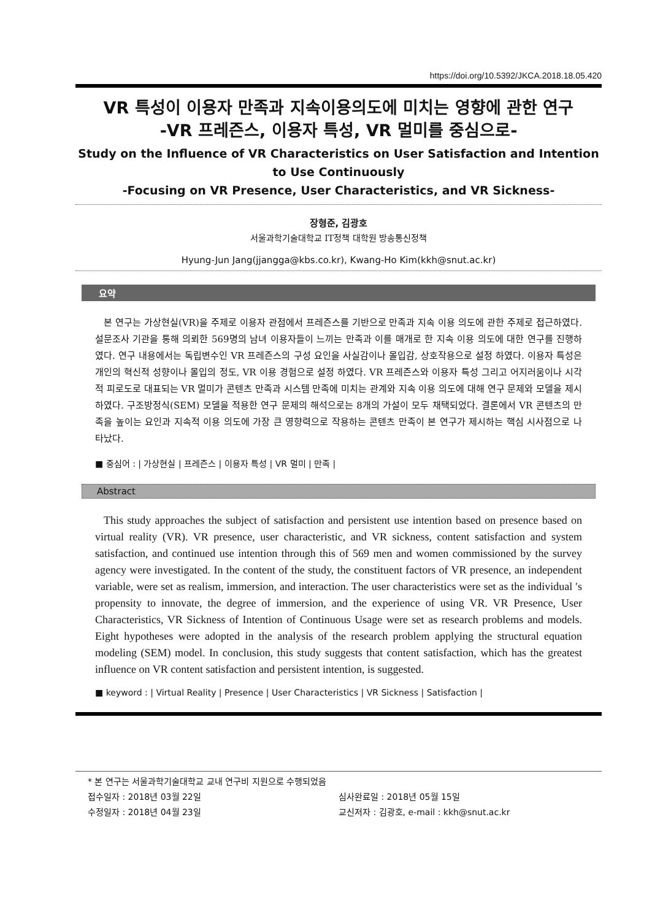https://doi.org/10.5392/JKCA.2018.18.05.420
VR 특성이 이용자 만족과 지속이용의도에 미치는 영향에 관한 연구
-VR 프레즌스, 이용자 특성, VR 멀미를 중심으로-
Study on the Influence of VR Characteristics on User Satisfaction and Intention to Use Continuously
-Focusing on VR Presence, User Characteristics, and VR Sickness-
장형준, 김광호
서울과학기술대학교 IT정책 대학원 방송통신정책
Hyung-Jun Jang(jjangga@kbs.co.kr), Kwang-Ho Kim(kkh@snut.ac.kr)
요약
본 연구는 가상현실(VR)을 주제로 이용자 관점에서 프레즌스를 기반으로 만족과 지속 이용 의도에 관한 주제로 접근하였다. 설문조사 기관을 통해 의뢰한 569명의 남녀 이용자들이 느끼는 만족과 이를 매개로 한 지속 이용 의도에 대한 연구를 진행하였다. 연구 내용에서는 독립변수인 VR 프레즌스의 구성 요인을 사실감이나 몰입감, 상호작용으로 설정 하였다. 이용자 특성은 개인의 혁신적 성향이나 몰입의 정도, VR 이용 경험으로 설정 하였다. VR 프레즌스와 이용자 특성 그리고 어지러움이나 시각적 피로도로 대표되는 VR 멀미가 콘텐츠 만족과 시스템 만족에 미치는 관계와 지속 이용 의도에 대해 연구 문제와 모델을 제시하였다. 구조방정식(SEM) 모델을 적용한 연구 문제의 해석으로는 8개의 가설이 모두 채택되었다. 결론에서 VR 콘텐츠의 만족을 높이는 요인과 지속적 이용 의도에 가장 큰 영향력으로 작용하는 콘텐츠 만족이 본 연구가 제시하는 핵심 시사점으로 나타났다.
■ 중심어 : | 가상현실 | 프레즌스 | 이용자 특성 | VR 멀미 | 만족 |
Abstract
This study approaches the subject of satisfaction and persistent use intention based on presence based on virtual reality (VR). VR presence, user characteristic, and VR sickness, content satisfaction and system satisfaction, and continued use intention through this of 569 men and women commissioned by the survey agency were investigated. In the content of the study, the constituent factors of VR presence, an independent variable, were set as realism, immersion, and interaction. The user characteristics were set as the individual ′s propensity to innovate, the degree of immersion, and the experience of using VR. VR Presence, User Characteristics, VR Sickness of Intention of Continuous Usage were set as research problems and models. Eight hypotheses were adopted in the analysis of the research problem applying the structural equation modeling (SEM) model. In conclusion, this study suggests that content satisfaction, which has the greatest influence on VR content satisfaction and persistent intention, is suggested.
■ keyword : | Virtual Reality | Presence | User Characteristics | VR Sickness | Satisfaction |
* 본 연구는 서울과학기술대학교 교내 연구비 지원으로 수행되었음
접수일자 : 2018년 03월 22일 심사완료일 : 2018년 05월 15일
수정일자 : 2018년 04월 23일 교신저자 : 김광호, e-mail : kkh@snut.ac.kr